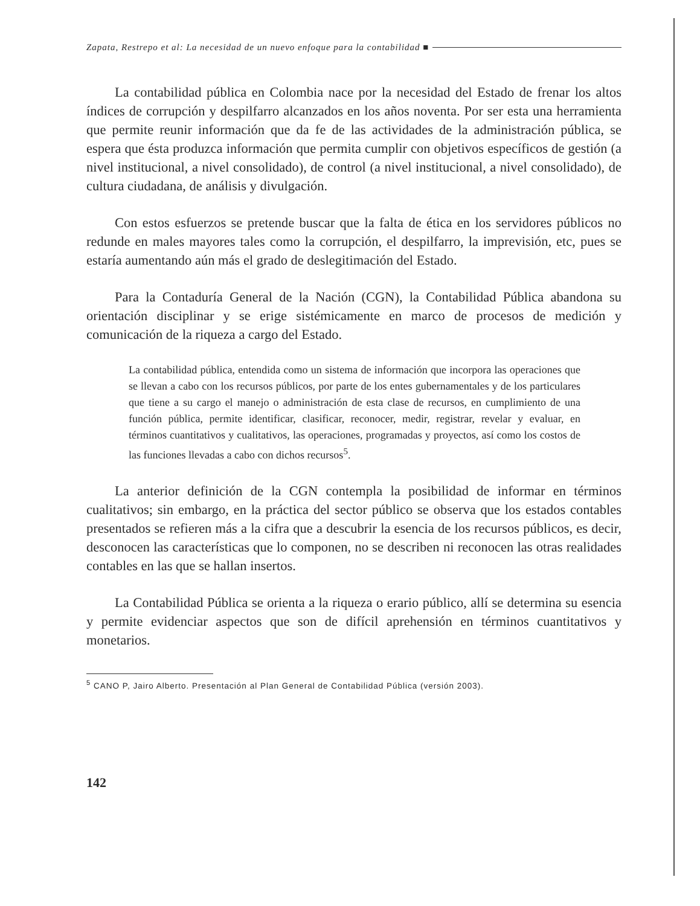Zapata, Restrepo et al: La necesidad de un nuevo enfoque para la contabilidad ■
La contabilidad pública en Colombia nace por la necesidad del Estado de frenar los altos índices de corrupción y despilfarro alcanzados en los años noventa. Por ser esta una herramienta que permite reunir información que da fe de las actividades de la administración pública, se espera que ésta produzca información que permita cumplir con objetivos específicos de gestión (a nivel institucional, a nivel consolidado), de control (a nivel institucional, a nivel consolidado), de cultura ciudadana, de análisis y divulgación.
Con estos esfuerzos se pretende buscar que la falta de ética en los servidores públicos no redunde en males mayores tales como la corrupción, el despilfarro, la imprevisión, etc, pues se estaría aumentando aún más el grado de deslegitimación del Estado.
Para la Contaduría General de la Nación (CGN), la Contabilidad Pública abandona su orientación disciplinar y se erige sistémicamente en marco de procesos de medición y comunicación de la riqueza a cargo del Estado.
La contabilidad pública, entendida como un sistema de información que incorpora las operaciones que se llevan a cabo con los recursos públicos, por parte de los entes gubernamentales y de los particulares que tiene a su cargo el manejo o administración de esta clase de recursos, en cumplimiento de una función pública, permite identificar, clasificar, reconocer, medir, registrar, revelar y evaluar, en términos cuantitativos y cualitativos, las operaciones, programadas y proyectos, así como los costos de las funciones llevadas a cabo con dichos recursos<sup>5</sup>.
La anterior definición de la CGN contempla la posibilidad de informar en términos cualitativos; sin embargo, en la práctica del sector público se observa que los estados contables presentados se refieren más a la cifra que a descubrir la esencia de los recursos públicos, es decir, desconocen las características que lo componen, no se describen ni reconocen las otras realidades contables en las que se hallan insertos.
La Contabilidad Pública se orienta a la riqueza o erario público, allí se determina su esencia y permite evidenciar aspectos que son de difícil aprehensión en términos cuantitativos y monetarios.
<sup>5</sup> CANO P, Jairo Alberto. Presentación al Plan General de Contabilidad Pública (versión 2003).
142